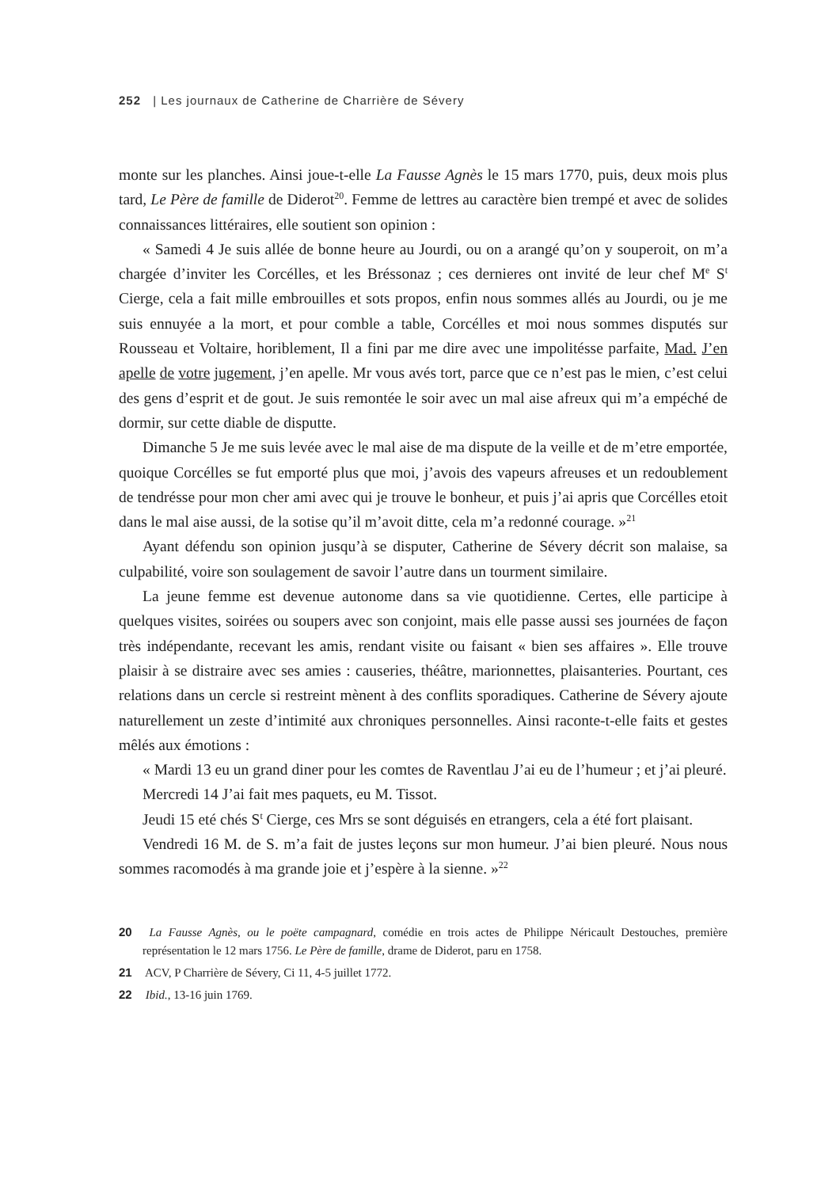252 | Les journaux de Catherine de Charrière de Sévery
monte sur les planches. Ainsi joue-t-elle La Fausse Agnès le 15 mars 1770, puis, deux mois plus tard, Le Père de famille de Diderot<sup>20</sup>. Femme de lettres au caractère bien trempé et avec de solides connaissances littéraires, elle soutient son opinion :
« Samedi 4 Je suis allée de bonne heure au Jourdi, ou on a arangé qu’on y souperoit, on m’a chargée d’inviter les Corcélles, et les Bréssonaz ; ces dernieres ont invité de leur chef M<sup>e</sup> S<sup>t</sup> Cierge, cela a fait mille embrouilles et sots propos, enfin nous sommes allés au Jourdi, ou je me suis ennuyée a la mort, et pour comble a table, Corcélles et moi nous sommes disputés sur Rousseau et Voltaire, horiblement, Il a fini par me dire avec une impolitésse parfaite, Mad. J’en apelle de votre jugement, j’en apelle. Mr vous avés tort, parce que ce n’est pas le mien, c’est celui des gens d’esprit et de gout. Je suis remontée le soir avec un mal aise afreux qui m’a empéché de dormir, sur cette diable de disputte.
Dimanche 5 Je me suis levée avec le mal aise de ma dispute de la veille et de m’etre emportée, quoique Corcélles se fut emporté plus que moi, j’avois des vapeurs afreuses et un redoublement de tendrésse pour mon cher ami avec qui je trouve le bonheur, et puis j’ai apris que Corcélles etoit dans le mal aise aussi, de la sotise qu’il m’avoit ditte, cela m’a redonné courage. »<sup>21</sup>
Ayant défendu son opinion jusqu’à se disputer, Catherine de Sévery décrit son malaise, sa culpabilité, voire son soulagement de savoir l’autre dans un tourment similaire.
La jeune femme est devenue autonome dans sa vie quotidienne. Certes, elle participe à quelques visites, soirées ou soupers avec son conjoint, mais elle passe aussi ses journées de façon très indépendante, recevant les amis, rendant visite ou faisant « bien ses affaires ». Elle trouve plaisir à se distraire avec ses amies : causeries, théâtre, marionnettes, plaisanteries. Pourtant, ces relations dans un cercle si restreint mènent à des conflits sporadiques. Catherine de Sévery ajoute naturellement un zeste d’intimité aux chroniques personnelles. Ainsi raconte-t-elle faits et gestes mêlés aux émotions :
« Mardi 13 eu un grand diner pour les comtes de Raventlau J’ai eu de l’humeur ; et j’ai pleuré.
Mercredi 14 J’ai fait mes paquets, eu M. Tissot.
Jeudi 15 eté chés S<sup>t</sup> Cierge, ces Mrs se sont déguisés en etrangers, cela a été fort plaisant.
Vendredi 16 M. de S. m’a fait de justes leçons sur mon humeur. J’ai bien pleuré. Nous nous sommes racomodés à ma grande joie et j’espère à la sienne. »<sup>22</sup>
20 La Fausse Agnès, ou le poëte campagnard, comédie en trois actes de Philippe Néricault Destouches, première représentation le 12 mars 1756. Le Père de famille, drame de Diderot, paru en 1758.
21 ACV, P Charrière de Sévery, Ci 11, 4-5 juillet 1772.
22 Ibid., 13-16 juin 1769.